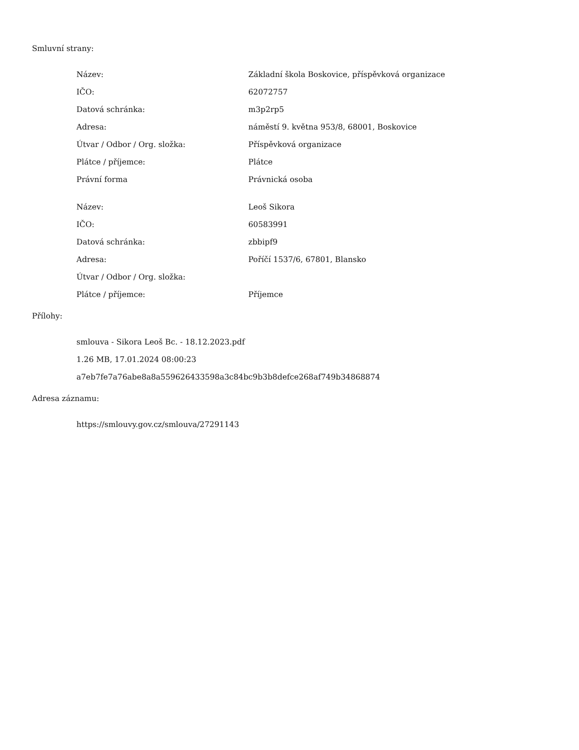Smluvní strany:
| Název: | Základní škola Boskovice, příspěvková organizace |
| IČO: | 62072757 |
| Datová schránka: | m3p2rp5 |
| Adresa: | náměstí 9. května 953/8, 68001, Boskovice |
| Útvar / Odbor / Org. složka: | Příspěvková organizace |
| Plátce / příjemce: | Plátce |
| Právní forma | Právnická osoba |
| Název: | Leoš Sikora |
| IČO: | 60583991 |
| Datová schránka: | zbbipf9 |
| Adresa: | Poříčí 1537/6, 67801, Blansko |
| Útvar / Odbor / Org. složka: | |
| Plátce / příjemce: | Příjemce |
Přílohy:
smlouva - Sikora Leoš Bc. - 18.12.2023.pdf
1.26 MB, 17.01.2024 08:00:23
a7eb7fe7a76abe8a8a559626433598a3c84bc9b3b8defce268af749b34868874
Adresa záznamu:
https://smlouvy.gov.cz/smlouva/27291143